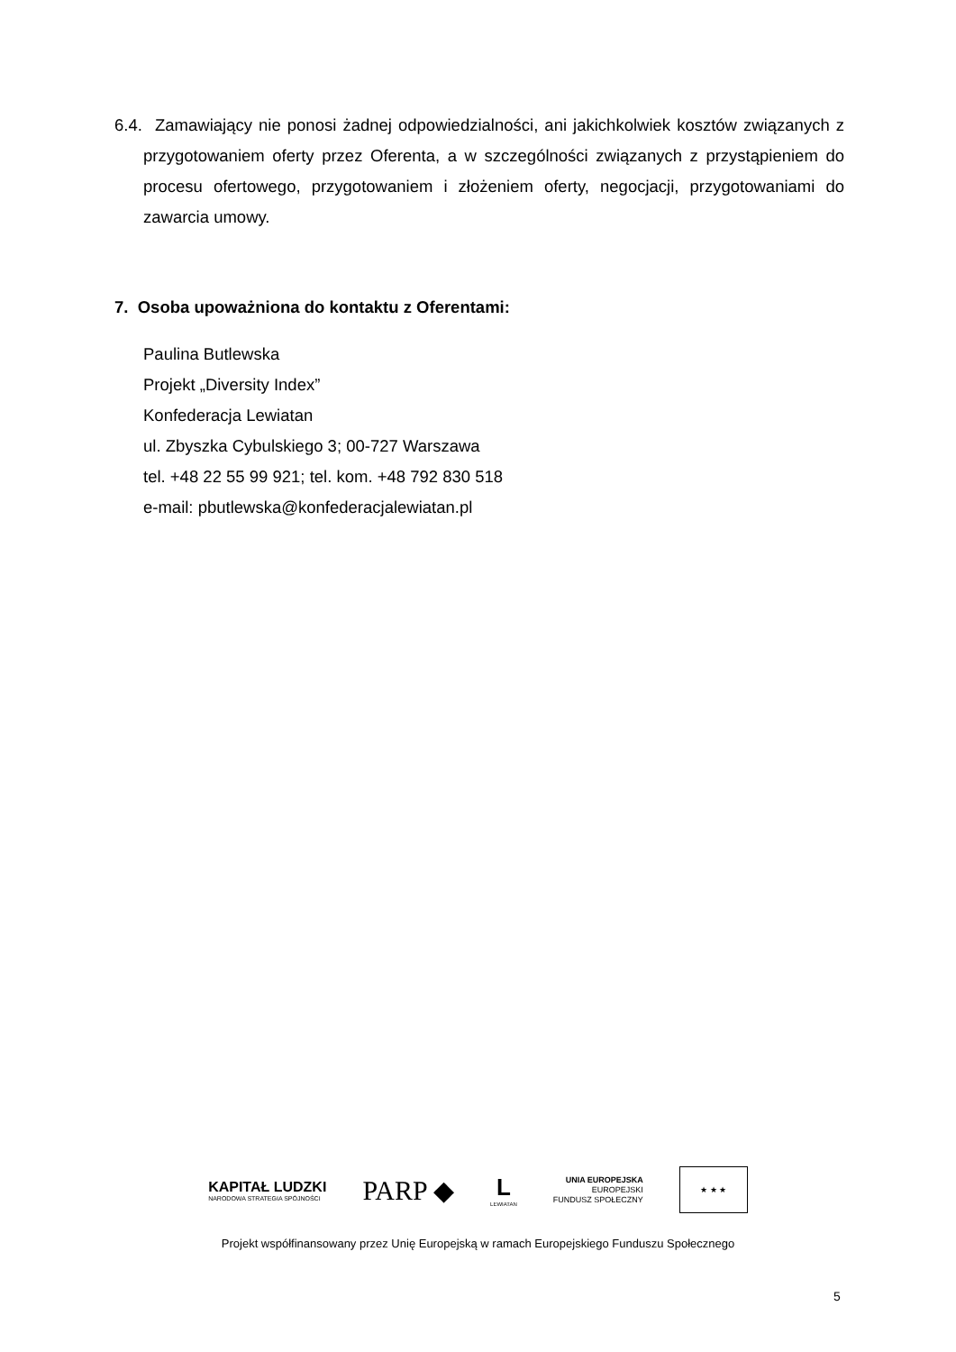6.4. Zamawiający nie ponosi żadnej odpowiedzialności, ani jakichkolwiek kosztów związanych z przygotowaniem oferty przez Oferenta, a w szczególności związanych z przystąpieniem do procesu ofertowego, przygotowaniem i złożeniem oferty, negocjacji, przygotowaniami do zawarcia umowy.
7. Osoba upoważniona do kontaktu z Oferentami:
Paulina Butlewska
Projekt „Diversity Index”
Konfederacja Lewiatan
ul. Zbyszka Cybulskiego 3; 00-727 Warszawa
tel. +48 22 55 99 921; tel. kom. +48 792 830 518
e-mail: pbutlewska@konfederacjalewiatan.pl
KAPITAŁ LUDZKI
NARODOWA STRATEGIA SPÓJNOŚCI
PARP ◆
L
LEWIATAN
UNIA EUROPEJSKA
EUROPEJSKI
FUNDUSZ SPOŁECZNY
★ ★ ★
Projekt współfinansowany przez Unię Europejską w ramach Europejskiego Funduszu Społecznego
5